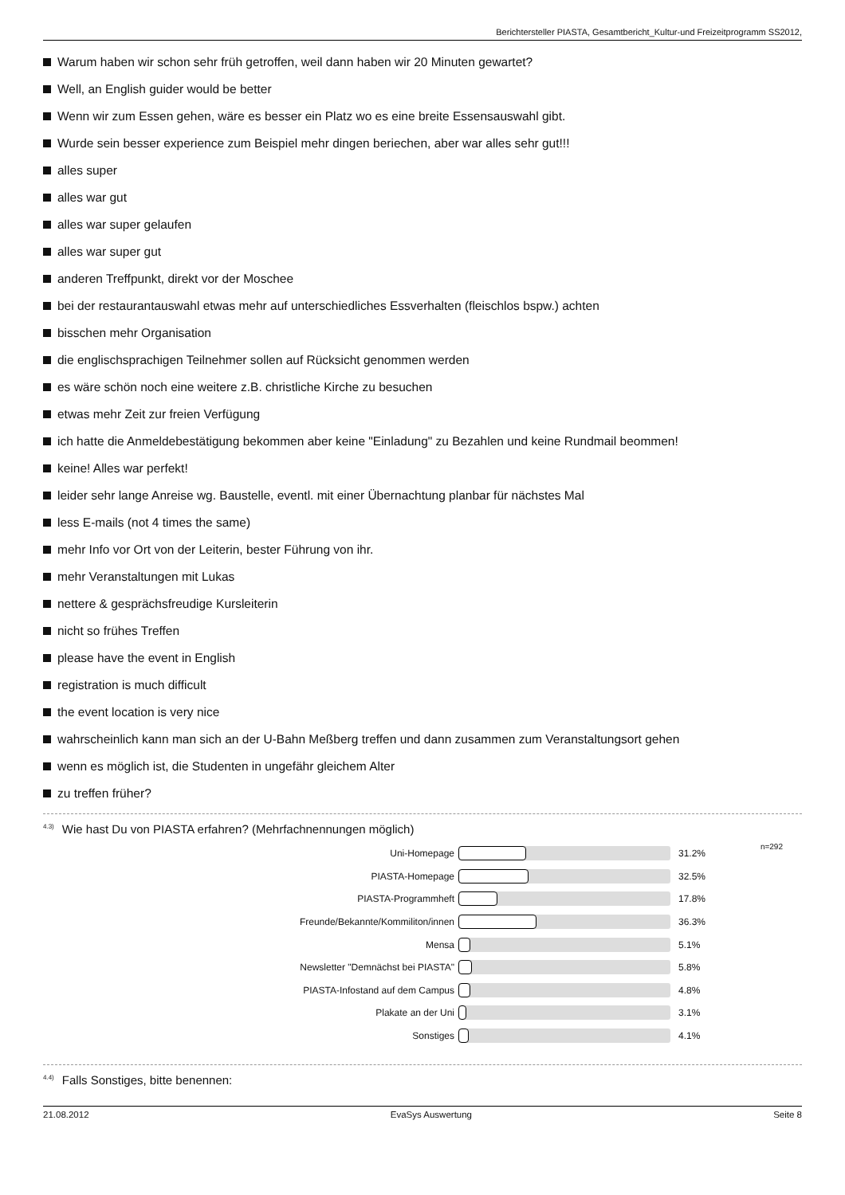Berichtersteller PIASTA, Gesamtbericht_Kultur-und Freizeitprogramm SS2012,
Warum haben wir schon sehr früh getroffen, weil dann haben wir 20 Minuten gewartet?
Well, an English guider would be better
Wenn wir zum Essen gehen, wäre es besser ein Platz wo es eine breite Essensauswahl gibt.
Wurde sein besser experience zum Beispiel mehr dingen beriechen, aber war alles sehr gut!!!
alles super
alles war gut
alles war super gelaufen
alles war super gut
anderen Treffpunkt, direkt vor der Moschee
bei der restaurantauswahl etwas mehr auf unterschiedliches Essverhalten (fleischlos bspw.) achten
bisschen mehr Organisation
die englischsprachigen Teilnehmer sollen auf Rücksicht genommen werden
es wäre schön noch eine weitere z.B. christliche Kirche zu besuchen
etwas mehr Zeit zur freien Verfügung
ich hatte die Anmeldebestätigung bekommen aber keine "Einladung" zu Bezahlen und keine Rundmail beommen!
keine! Alles war perfekt!
leider sehr lange Anreise wg. Baustelle, eventl. mit einer Übernachtung planbar für nächstes Mal
less E-mails (not 4 times the same)
mehr Info vor Ort von der Leiterin, bester Führung von ihr.
mehr Veranstaltungen mit Lukas
nettere & gesprächsfreudige Kursleiterin
nicht so frühes Treffen
please have the event in English
registration is much difficult
the event location is very nice
wahrscheinlich kann man sich an der U-Bahn Meßberg treffen und dann zusammen zum Veranstaltungsort gehen
wenn es möglich ist, die Studenten in ungefähr gleichem Alter
zu treffen früher?
<sup>4.3)</sup>Wie hast Du von PIASTA erfahren? (Mehrfachnennungen möglich)
n=292
Uni-Homepage 31.2%
PIASTA-Homepage 32.5%
PIASTA-Programmheft 17.8%
Freunde/Bekannte/Kommiliton/innen 36.3%
Mensa 5.1%
Newsletter "Demnächst bei PIASTA" 5.8%
PIASTA-Infostand auf dem Campus 4.8%
Plakate an der Uni 3.1%
Sonstiges 4.1%
<sup>4.4)</sup>Falls Sonstiges, bitte benennen:
21.08.2012 EvaSys Auswertung Seite 8